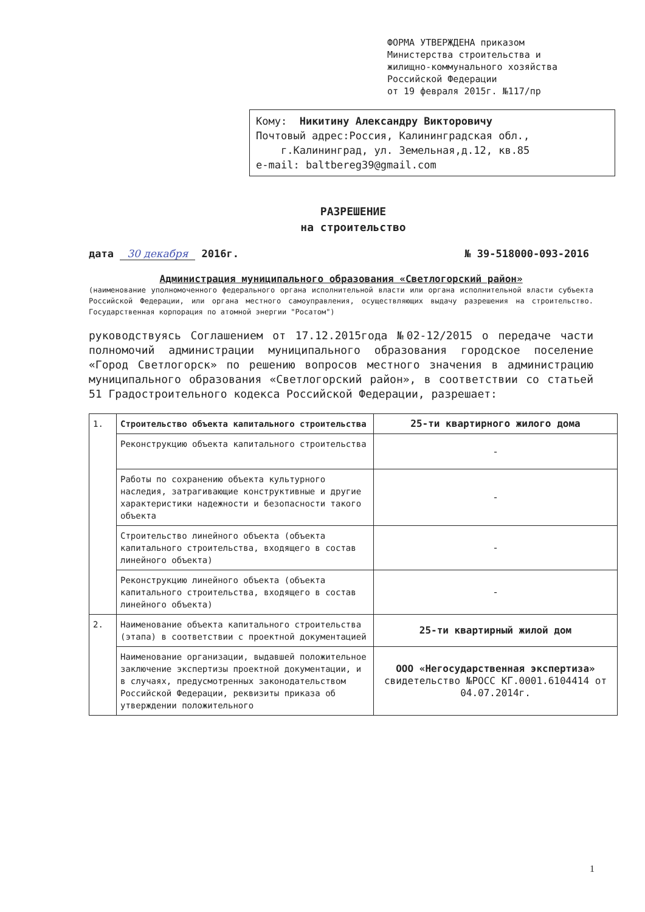ФОРМА УТВЕРЖДЕНА приказом
Министерства строительства и
жилищно-коммунального хозяйства
Российской Федерации
от 19 февраля 2015г. №117/пр
Кому: Никитину Александру Викторовичу
Почтовый адрес:Россия, Калининградская обл.,
г.Калининград, ул. Земельная,д.12, кв.85
e-mail: baltbereg39@gmail.com
РАЗРЕШЕНИЕ
на строительство
дата 30 декабря 2016г. № 39-518000-093-2016
Администрация муниципального образования «Светлогорский район»
(наименование уполномоченного федерального органа исполнительной власти или органа исполнительной власти субъекта Российской Федерации, или органа местного самоуправления, осуществляющих выдачу разрешения на строительство. Государственная корпорация по атомной энергии "Росатом")
руководствуясь Соглашением от 17.12.2015года №02-12/2015 о передаче части полномочий администрации муниципального образования городское поселение «Город Светлогорск» по решению вопросов местного значения в администрацию муниципального образования «Светлогорский район», в соответствии со статьей 51 Градостроительного кодекса Российской Федерации, разрешает:
| 1. | Строительство объекта капитального строительства | 25-ти квартирного жилого дома |
| | Реконструкцию объекта капитального строительства | - |
| | Работы по сохранению объекта культурного наследия, затрагивающие конструктивные и другие характеристики надежности и безопасности такого объекта | - |
| | Строительство линейного объекта (объекта капитального строительства, входящего в состав линейного объекта) | - |
| | Реконструкцию линейного объекта (объекта капитального строительства, входящего в состав линейного объекта) | - |
| 2. | Наименование объекта капитального строительства (этапа) в соответствии с проектной документацией | 25-ти квартирный жилой дом |
| | Наименование организации, выдавшей положительное заключение экспертизы проектной документации, и в случаях, предусмотренных законодательством Российской Федерации, реквизиты приказа об утверждении положительного | ООО «Негосударственная экспертиза» свидетельство №РОСС КГ.0001.6104414 от 04.07.2014г. |
1